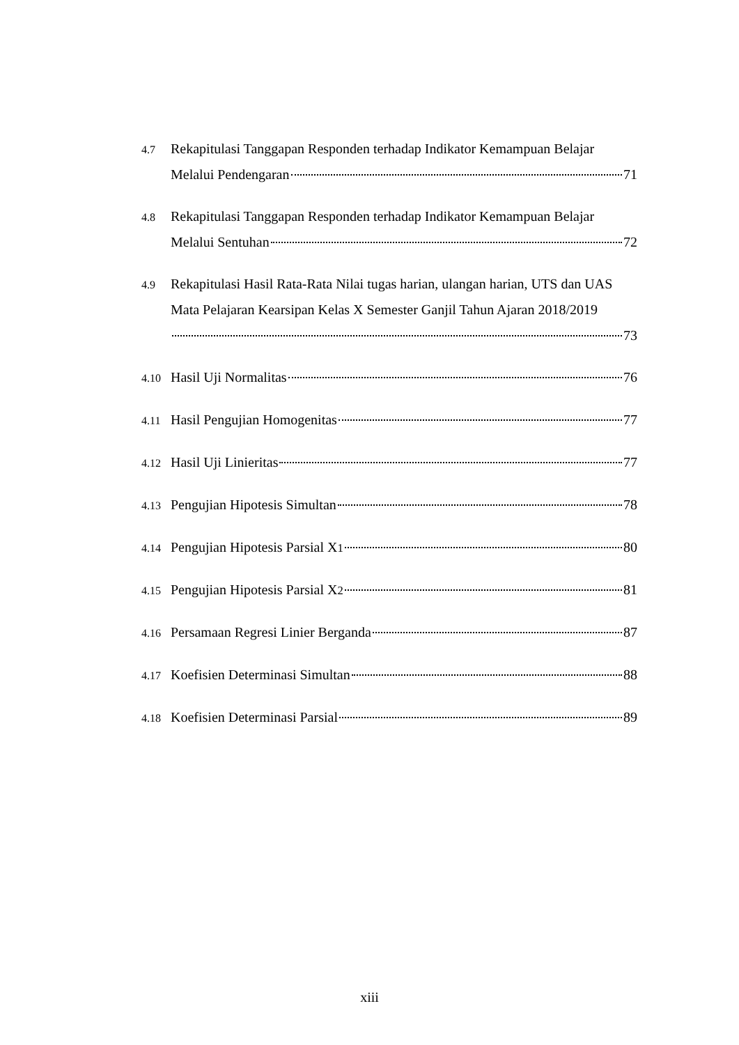4.7
Rekapitulasi Tanggapan Responden terhadap Indikator Kemampuan Belajar
Melalui Pendengaran 71
4.8
Rekapitulasi Tanggapan Responden terhadap Indikator Kemampuan Belajar
Melalui Sentuhan 72
4.9
Rekapitulasi Hasil Rata-Rata Nilai tugas harian, ulangan harian, UTS dan UAS Mata Pelajaran Kearsipan Kelas X Semester Ganjil Tahun Ajaran 2018/2019
73
4.10
Hasil Uji Normalitas 76
4.11
Hasil Pengujian Homogenitas 77
4.12
Hasil Uji Linieritas 77
4.13
Pengujian Hipotesis Simultan 78
4.14
Pengujian Hipotesis Parsial X<sub>1</sub> 80
4.15
Pengujian Hipotesis Parsial X<sub>2</sub> 81
4.16
Persamaan Regresi Linier Berganda 87
4.17
Koefisien Determinasi Simultan 88
4.18
Koefisien Determinasi Parsial 89
xiii